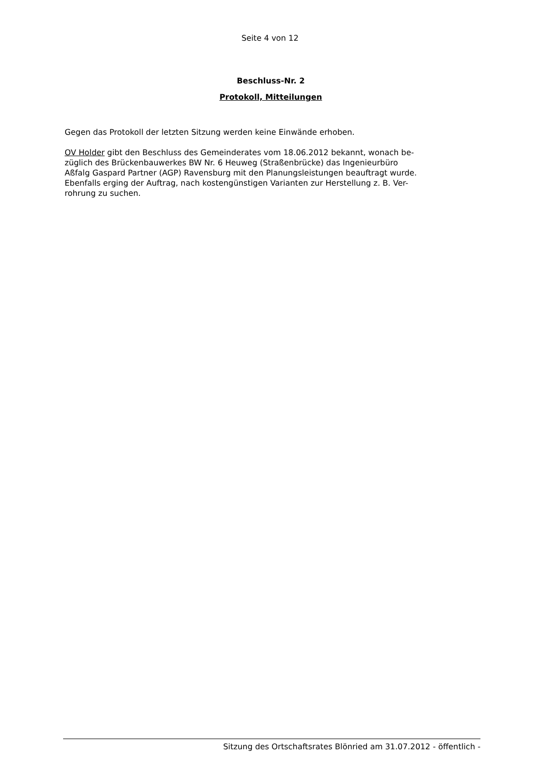Seite 4 von 12
Beschluss-Nr. 2
Protokoll, Mitteilungen
Gegen das Protokoll der letzten Sitzung werden keine Einwände erhoben.
OV Holder gibt den Beschluss des Gemeinderates vom 18.06.2012 bekannt, wonach be-
züglich des Brückenbauwerkes BW Nr. 6 Heuweg (Straßenbrücke) das Ingenieurbüro
Aßfalg Gaspard Partner (AGP) Ravensburg mit den Planungsleistungen beauftragt wurde.
Ebenfalls erging der Auftrag, nach kostengünstigen Varianten zur Herstellung z. B. Ver-
rohrung zu suchen.
Sitzung des Ortschaftsrates Blönried am 31.07.2012 - öffentlich -